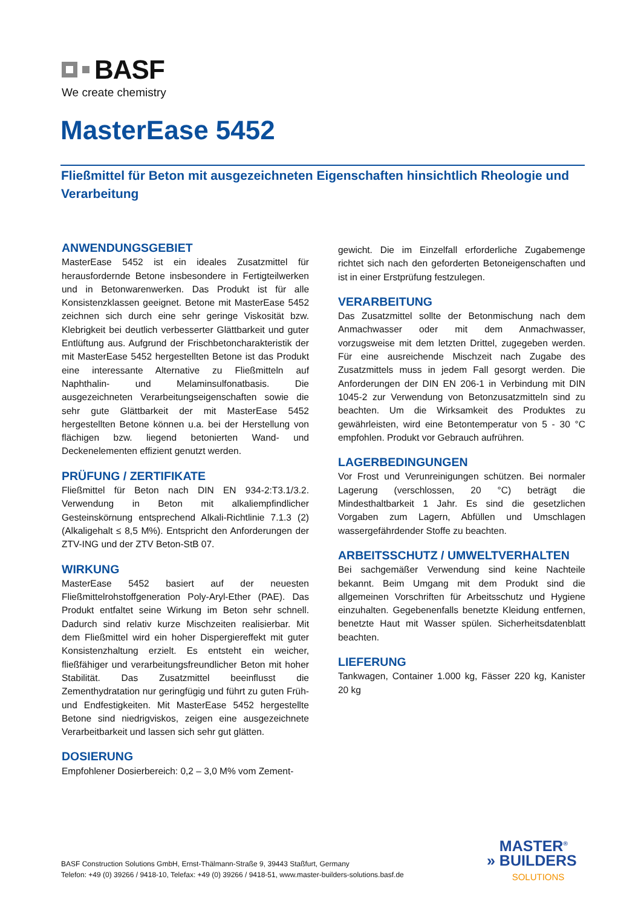BASF
We create chemistry
MasterEase 5452
Fließmittel für Beton mit ausgezeichneten Eigenschaften hinsichtlich Rheologie und Verarbeitung
ANWENDUNGSGEBIET
MasterEase 5452 ist ein ideales Zusatzmittel für herausfordernde Betone insbesondere in Fertigteilwerken und in Betonwarenwerken. Das Produkt ist für alle Konsistenzklassen geeignet. Betone mit MasterEase 5452 zeichnen sich durch eine sehr geringe Viskosität bzw. Klebrigkeit bei deutlich verbesserter Glättbarkeit und guter Entlüftung aus. Aufgrund der Frischbetoncharakteristik der mit MasterEase 5452 hergestellten Betone ist das Produkt eine interessante Alternative zu Fließmitteln auf Naphthalin- und Melaminsulfonatbasis. Die ausgezeichneten Verarbeitungseigenschaften sowie die sehr gute Glättbarkeit der mit MasterEase 5452 hergestellten Betone können u.a. bei der Herstellung von flächigen bzw. liegend betonierten Wand- und Deckenelementen effizient genutzt werden.
PRÜFUNG / ZERTIFIKATE
Fließmittel für Beton nach DIN EN 934-2:T3.1/3.2. Verwendung in Beton mit alkaliempfindlicher Gesteinskörnung entsprechend Alkali-Richtlinie 7.1.3 (2) (Alkaligehalt ≤ 8,5 M%). Entspricht den Anforderungen der ZTV-ING und der ZTV Beton-StB 07.
WIRKUNG
MasterEase 5452 basiert auf der neuesten Fließmittelrohstoffgeneration Poly-Aryl-Ether (PAE). Das Produkt entfaltet seine Wirkung im Beton sehr schnell. Dadurch sind relativ kurze Mischzeiten realisierbar. Mit dem Fließmittel wird ein hoher Dispergiereffekt mit guter Konsistenzhaltung erzielt. Es entsteht ein weicher, fließfähiger und verarbeitungsfreundlicher Beton mit hoher Stabilität. Das Zusatzmittel beeinflusst die Zementhydratation nur geringfügig und führt zu guten Früh- und Endfestigkeiten. Mit MasterEase 5452 hergestellte Betone sind niedrigviskos, zeigen eine ausgezeichnete Verarbeitbarkeit und lassen sich sehr gut glätten.
DOSIERUNG
Empfohlener Dosierbereich: 0,2 – 3,0 M% vom Zement-
gewicht. Die im Einzelfall erforderliche Zugabemenge richtet sich nach den geforderten Betoneigenschaften und ist in einer Erstprüfung festzulegen.
VERARBEITUNG
Das Zusatzmittel sollte der Betonmischung nach dem Anmachwasser oder mit dem Anmachwasser, vorzugsweise mit dem letzten Drittel, zugegeben werden. Für eine ausreichende Mischzeit nach Zugabe des Zusatzmittels muss in jedem Fall gesorgt werden. Die Anforderungen der DIN EN 206-1 in Verbindung mit DIN 1045-2 zur Verwendung von Betonzusatzmitteln sind zu beachten. Um die Wirksamkeit des Produktes zu gewährleisten, wird eine Betontemperatur von 5 - 30 °C empfohlen. Produkt vor Gebrauch aufrühren.
LAGERBEDINGUNGEN
Vor Frost und Verunreinigungen schützen. Bei normaler Lagerung (verschlossen, 20 °C) beträgt die Mindesthaltbarkeit 1 Jahr. Es sind die gesetzlichen Vorgaben zum Lagern, Abfüllen und Umschlagen wassergefährdender Stoffe zu beachten.
ARBEITSSCHUTZ / UMWELTVERHALTEN
Bei sachgemäßer Verwendung sind keine Nachteile bekannt. Beim Umgang mit dem Produkt sind die allgemeinen Vorschriften für Arbeitsschutz und Hygiene einzuhalten. Gegebenenfalls benetzte Kleidung entfernen, benetzte Haut mit Wasser spülen. Sicherheitsdatenblatt beachten.
LIEFERUNG
Tankwagen, Container 1.000 kg, Fässer 220 kg, Kanister 20 kg
BASF Construction Solutions GmbH, Ernst-Thälmann-Straße 9, 39443 Staßfurt, Germany
Telefon: +49 (0) 39266 / 9418-10, Telefax: +49 (0) 39266 / 9418-51, www.master-builders-solutions.basf.de
MASTER<sup>®</sup>
» BUILDERS
SOLUTIONS